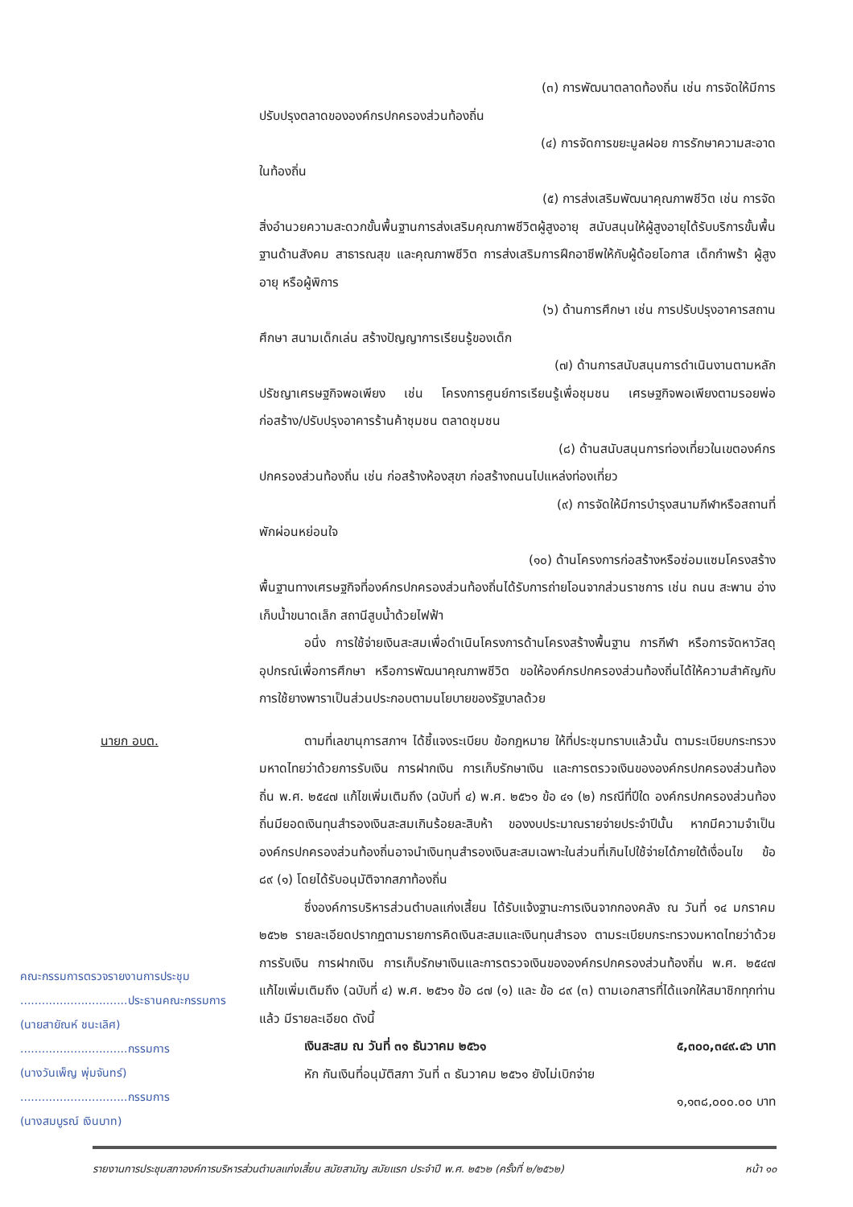(๓) การพัฒนาตลาดท้องถิ่น เช่น การจัดให้มีการ
ปรับปรุงตลาดขององค์กรปกครองส่วนท้องถิ่น
(๔) การจัดการขยะมูลฝอย การรักษาความสะอาด
ในท้องถิ่น
(๕) การส่งเสริมพัฒนาคุณภาพชีวิต เช่น การจัด
สิ่งอำนวยความสะดวกขั้นพื้นฐานการส่งเสริมคุณภาพชีวิตผู้สูงอายุ สนับสนุนให้ผู้สูงอายุได้รับบริการขั้นพื้นฐานด้านสังคม สาธารณสุข และคุณภาพชีวิต การส่งเสริมการฝึกอาชีพให้กับผู้ด้อยโอกาส เด็กกำพร้า ผู้สูงอายุ หรือผู้พิการ
(๖) ด้านการศึกษา เช่น การปรับปรุงอาคารสถาน
ศึกษา สนามเด็กเล่น สร้างปัญญาการเรียนรู้ของเด็ก
(๗) ด้านการสนับสนุนการดำเนินงานตามหลัก
ปรัชญาเศรษฐกิจพอเพียง เช่น โครงการศูนย์การเรียนรู้เพื่อชุมชน เศรษฐกิจพอเพียงตามรอยพ่อ ก่อสร้าง/ปรับปรุงอาคารร้านค้าชุมชน ตลาดชุมชน
(๘) ด้านสนับสนุนการท่องเที่ยวในเขตองค์กร
ปกครองส่วนท้องถิ่น เช่น ก่อสร้างห้องสุขา ก่อสร้างถนนไปแหล่งท่องเที่ยว
(๙) การจัดให้มีการบำรุงสนามกีฬาหรือสถานที่
พักผ่อนหย่อนใจ
(๑๐) ด้านโครงการก่อสร้างหรือซ่อมแซมโครงสร้าง
พื้นฐานทางเศรษฐกิจที่องค์กรปกครองส่วนท้องถิ่นได้รับการถ่ายโอนจากส่วนราชการ เช่น ถนน สะพาน อ่างเก็บน้ำขนาดเล็ก สถานีสูบน้ำด้วยไฟฟ้า
อนึ่ง การใช้จ่ายเงินสะสมเพื่อดำเนินโครงการด้านโครงสร้างพื้นฐาน การกีฬา หรือการจัดหาวัสดุ อุปกรณ์เพื่อการศึกษา หรือการพัฒนาคุณภาพชีวิต ขอให้องค์กรปกครองส่วนท้องถิ่นได้ให้ความสำคัญกับการใช้ยางพาราเป็นส่วนประกอบตามนโยบายของรัฐบาลด้วย
นายก อบต.
คณะกรรมการตรวจรายงานการประชุม
..............................ประธานคณะกรรมการ
(นายสายัณห์ ชนะเลิศ)
..............................กรรมการ
(นางวันเพ็ญ พุ่มจันทร์)
..............................กรรมการ
(นางสมบูรณ์ เงินบาท)
ตามที่เลขานุการสภาฯ ได้ชี้แจงระเบียบ ข้อกฎหมาย ให้ที่ประชุมทราบแล้วนั้น ตามระเบียบกระทรวงมหาดไทยว่าด้วยการรับเงิน การฝากเงิน การเก็บรักษาเงิน และการตรวจเงินขององค์กรปกครองส่วนท้องถิ่น พ.ศ. ๒๕๔๗ แก้ไขเพิ่มเติมถึง (ฉบับที่ ๔) พ.ศ. ๒๕๖๑ ข้อ ๔๑ (๒) กรณีที่ปีใด องค์กรปกครองส่วนท้องถิ่นมียอดเงินทุนสำรองเงินสะสมเกินร้อยละสิบห้า ของงบประมาณรายจ่ายประจำปีนั้น หากมีความจำเป็นองค์กรปกครองส่วนท้องถิ่นอาจนำเงินทุนสำรองเงินสะสมเฉพาะในส่วนที่เกินไปใช้จ่ายได้ภายใต้เงื่อนไข ข้อ ๘๙ (๑) โดยได้รับอนุมัติจากสภาท้องถิ่น
ซึ่งองค์การบริหารส่วนตำบลแก่งเสี้ยน ได้รับแจ้งฐานะการเงินจากกองคลัง ณ วันที่ ๑๔ มกราคม ๒๕๖๒ รายละเอียดปรากฏตามรายการคิดเงินสะสมและเงินทุนสำรอง ตามระเบียบกระทรวงมหาดไทยว่าด้วยการรับเงิน การฝากเงิน การเก็บรักษาเงินและการตรวจเงินขององค์กรปกครองส่วนท้องถิ่น พ.ศ. ๒๕๔๗ แก้ไขเพิ่มเติมถึง (ฉบับที่ ๔) พ.ศ. ๒๕๖๑ ข้อ ๘๗ (๑) และ ข้อ ๘๙ (๓) ตามเอกสารที่ได้แจกให้สมาชิกทุกท่านแล้ว มีรายละเอียด ดังนี้
เงินสะสม ณ วันที่ ๓๑ ธันวาคม ๒๕๖๑ ๕,๓๐๐,๓๔๙.๔๖ บาท
หัก กันเงินที่อนุมัติสภา วันที่ ๓ ธันวาคม ๒๕๖๑ ยังไม่เบิกจ่าย
๑,๑๓๘,๐๐๐.๐๐ บาท
รายงานการประชุมสภาองค์การบริหารส่วนตำบลแก่งเสี้ยน สมัยสามัญ สมัยแรก ประจำปี พ.ศ. ๒๕๖๒ (ครั้งที่ ๒/๒๕๖๒) หน้า ๑๐